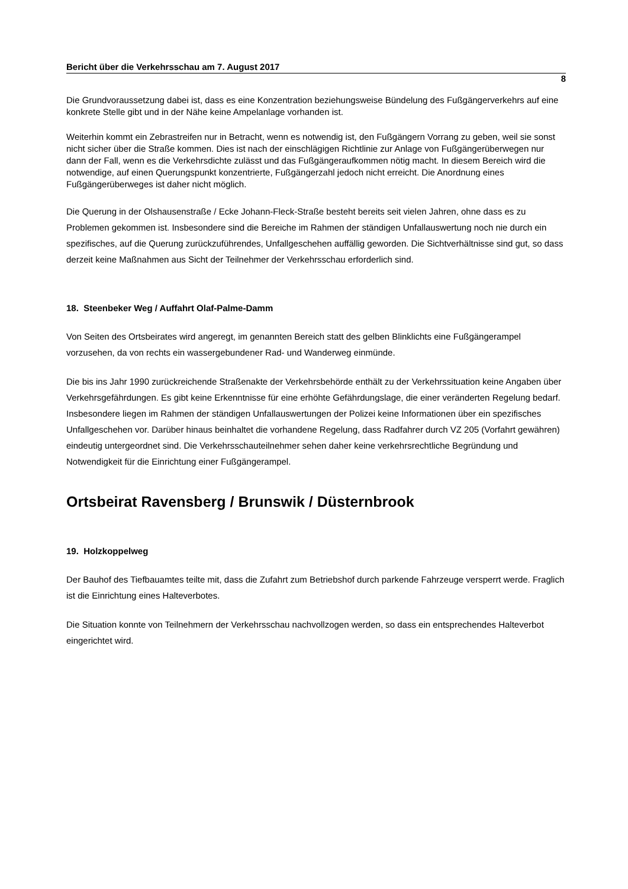Bericht über die Verkehrsschau am 7. August 2017
8
Die Grundvoraussetzung dabei ist, dass es eine Konzentration beziehungsweise Bündelung des Fußgängerverkehrs auf eine konkrete Stelle gibt und in der Nähe keine Ampelanlage vorhanden ist.
Weiterhin kommt ein Zebrastreifen nur in Betracht, wenn es notwendig ist, den Fußgängern Vorrang zu geben, weil sie sonst nicht sicher über die Straße kommen. Dies ist nach der einschlägigen Richtlinie zur Anlage von Fußgängerüberwegen nur dann der Fall, wenn es die Verkehrsdichte zulässt und das Fußgängeraufkommen nötig macht. In diesem Bereich wird die notwendige, auf einen Querungspunkt konzentrierte, Fußgängerzahl jedoch nicht erreicht. Die Anordnung eines Fußgängerüberweges ist daher nicht möglich.
Die Querung in der Olshausenstraße / Ecke Johann-Fleck-Straße besteht bereits seit vielen Jahren, ohne dass es zu Problemen gekommen ist. Insbesondere sind die Bereiche im Rahmen der ständigen Unfallauswertung noch nie durch ein spezifisches, auf die Querung zurückzuführendes, Unfallgeschehen auffällig geworden. Die Sichtverhältnisse sind gut, so dass derzeit keine Maßnahmen aus Sicht der Teilnehmer der Verkehrsschau erforderlich sind.
18. Steenbeker Weg / Auffahrt Olaf-Palme-Damm
Von Seiten des Ortsbeirates wird angeregt, im genannten Bereich statt des gelben Blinklichts eine Fußgängerampel vorzusehen, da von rechts ein wassergebundener Rad- und Wanderweg einmünde.
Die bis ins Jahr 1990 zurückreichende Straßenakte der Verkehrsbehörde enthält zu der Verkehrssituation keine Angaben über Verkehrsgefährdungen. Es gibt keine Erkenntnisse für eine erhöhte Gefährdungslage, die einer veränderten Regelung bedarf. Insbesondere liegen im Rahmen der ständigen Unfallauswertungen der Polizei keine Informationen über ein spezifisches Unfallgeschehen vor. Darüber hinaus beinhaltet die vorhandene Regelung, dass Radfahrer durch VZ 205 (Vorfahrt gewähren) eindeutig untergeordnet sind. Die Verkehrsschauteilnehmer sehen daher keine verkehrsrechtliche Begründung und Notwendigkeit für die Einrichtung einer Fußgängerampel.
Ortsbeirat Ravensberg / Brunswik / Düsternbrook
19. Holzkoppelweg
Der Bauhof des Tiefbauamtes teilte mit, dass die Zufahrt zum Betriebshof durch parkende Fahrzeuge versperrt werde. Fraglich ist die Einrichtung eines Halteverbotes.
Die Situation konnte von Teilnehmern der Verkehrsschau nachvollzogen werden, so dass ein entsprechendes Halteverbot eingerichtet wird.